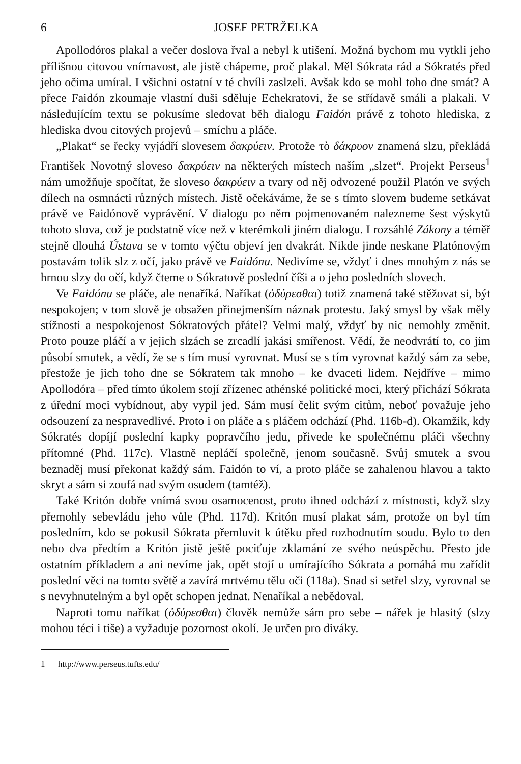6 JOSEF PETRŽELKA
Apollodóros plakal a večer doslova řval a nebyl k utišení. Možná bychom mu vytkli jeho přílišnou citovou vnímavost, ale jistě chápeme, proč plakal. Měl Sókrata rád a Sókratés před jeho očima umíral. I všichni ostatní v té chvíli zaslzeli. Avšak kdo se mohl toho dne smát? A přece Faidón zkoumaje vlastní duši sděluje Echekratovi, že se střídavě smáli a plakali. V následujícím textu se pokusíme sledovat běh dialogu Faidón právě z tohoto hlediska, z hlediska dvou citových projevů – smíchu a pláče.
„Plakat“ se řecky vyjádří slovesem δακρύειν. Protože τὸ δάκρυον znamená slzu, překládá František Novotný sloveso δακρύειν na některých místech naším „slzet“. Projekt Perseus<sup>1</sup> nám umožňuje spočítat, že sloveso δακρύειν a tvary od něj odvozené použil Platón ve svých dílech na osmnácti různých místech. Jistě očekáváme, že se s tímto slovem budeme setkávat právě ve Faidónově vyprávění. V dialogu po něm pojmenovaném nalezneme šest výskytů tohoto slova, což je podstatně více než v kterémkoli jiném dialogu. I rozsáhlé Zákony a téměř stejně dlouhá Ústava se v tomto výčtu objeví jen dvakrát. Nikde jinde neskane Platónovým postavám tolik slz z očí, jako právě ve Faidónu. Nedivíme se, vždyť i dnes mnohým z nás se hrnou slzy do očí, když čteme o Sókratově poslední číši a o jeho posledních slovech.
Ve Faidónu se pláče, ale nenaříká. Naříkat (ὀδύρεσθαι) totiž znamená také stěžovat si, být nespokojen; v tom slově je obsažen přinejmenším náznak protestu. Jaký smysl by však měly stížnosti a nespokojenost Sókratových přátel? Velmi malý, vždyť by nic nemohly změnit. Proto pouze pláčí a v jejich slzách se zrcadlí jakási smířenost. Vědí, že neodvrátí to, co jim působí smutek, a vědí, že se s tím musí vyrovnat. Musí se s tím vyrovnat každý sám za sebe, přestože je jich toho dne se Sókratem tak mnoho – ke dvaceti lidem. Nejdříve – mimo Apollodóra – před tímto úkolem stojí zřízenec athénské politické moci, který přichází Sókrata z úřední moci vybídnout, aby vypil jed. Sám musí čelit svým citům, neboť považuje jeho odsouzení za nespravedlivé. Proto i on pláče a s pláčem odchází (Phd. 116b-d). Okamžik, kdy Sókratés dopíjí poslední kapky popravčího jedu, přivede ke společnému pláči všechny přítomné (Phd. 117c). Vlastně nepláčí společně, jenom současně. Svůj smutek a svou beznaděj musí překonat každý sám. Faidón to ví, a proto pláče se zahalenou hlavou a takto skryt a sám si zoufá nad svým osudem (tamtéž).
Také Kritón dobře vnímá svou osamocenost, proto ihned odchází z místnosti, když slzy přemohly sebevládu jeho vůle (Phd. 117d). Kritón musí plakat sám, protože on byl tím posledním, kdo se pokusil Sókrata přemluvit k útěku před rozhodnutím soudu. Bylo to den nebo dva předtím a Kritón jistě ještě pociťuje zklamání ze svého neúspěchu. Přesto jde ostatním příkladem a ani nevíme jak, opět stojí u umírajícího Sókrata a pomáhá mu zařídit poslední věci na tomto světě a zavírá mrtvému tělu oči (118a). Snad si setřel slzy, vyrovnal se s nevyhnutelným a byl opět schopen jednat. Nenaříkal a nebědoval.
Naproti tomu naříkat (ὀδύρεσθαι) člověk nemůže sám pro sebe – nářek je hlasitý (slzy mohou téci i tiše) a vyžaduje pozornost okolí. Je určen pro diváky.
1 http://www.perseus.tufts.edu/